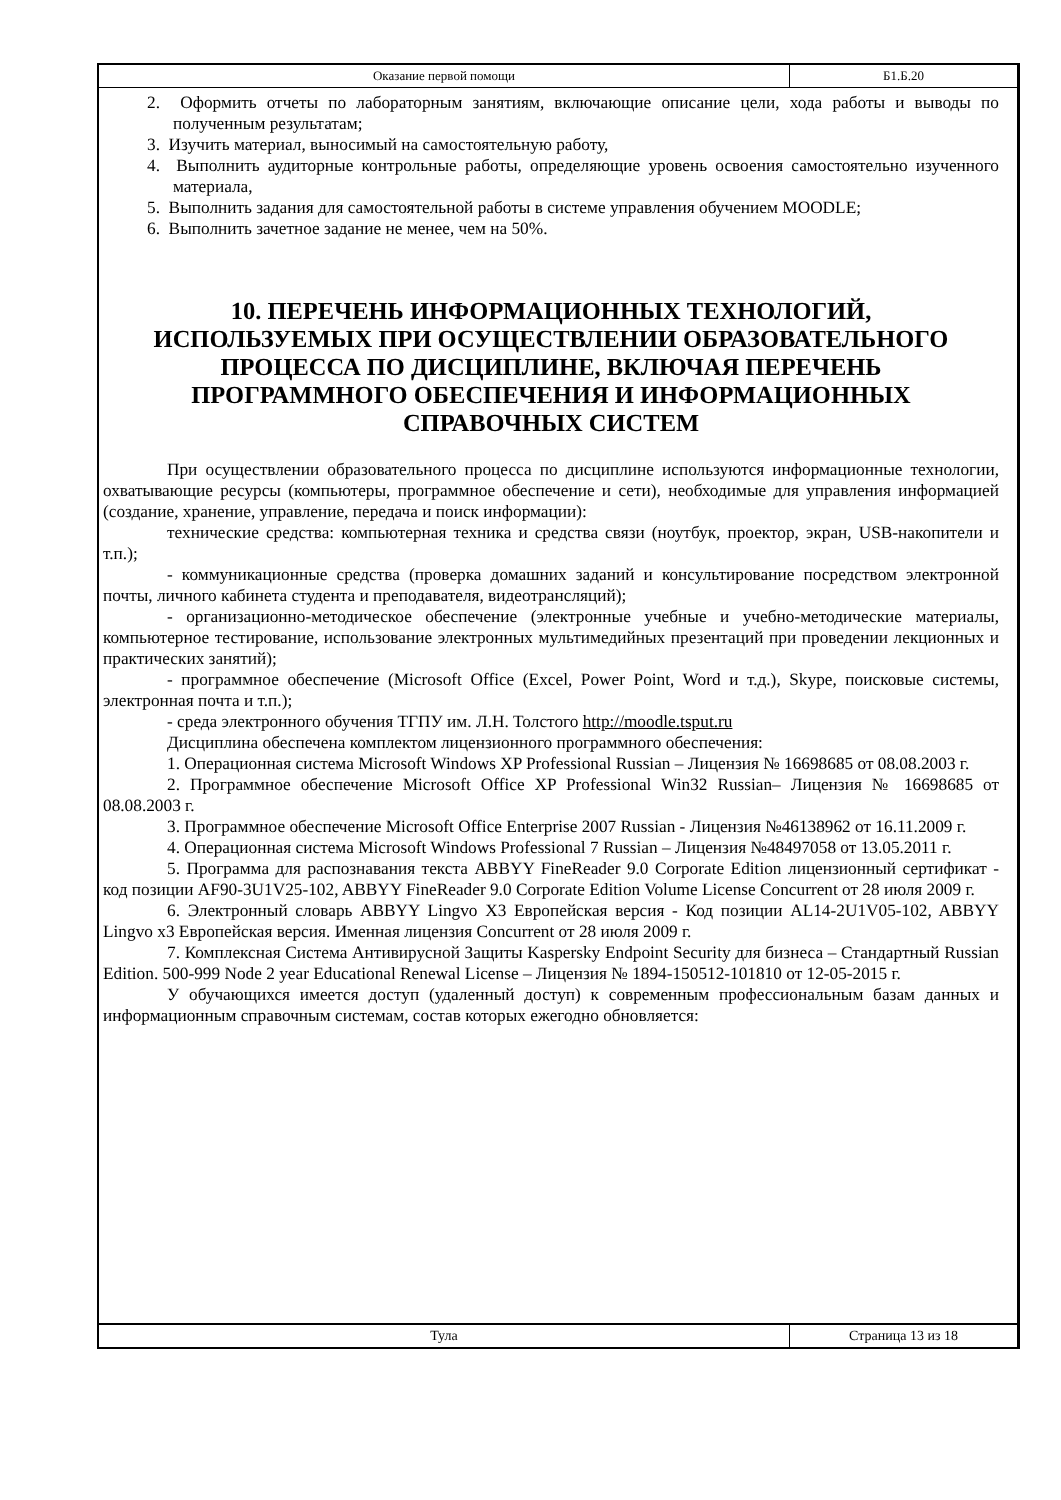Оказание первой помощи Б1.Б.20
2. Оформить отчеты по лабораторным занятиям, включающие описание цели, хода работы и выводы по полученным результатам;
3. Изучить материал, выносимый на самостоятельную работу,
4. Выполнить аудиторные контрольные работы, определяющие уровень освоения самостоятельно изученного материала,
5. Выполнить задания для самостоятельной работы в системе управления обучением MOODLE;
6. Выполнить зачетное задание не менее, чем на 50%.
10. ПЕРЕЧЕНЬ ИНФОРМАЦИОННЫХ ТЕХНОЛОГИЙ, ИСПОЛЬЗУЕМЫХ ПРИ ОСУЩЕСТВЛЕНИИ ОБРАЗОВАТЕЛЬНОГО ПРОЦЕССА ПО ДИСЦИПЛИНЕ, ВКЛЮЧАЯ ПЕРЕЧЕНЬ ПРОГРАММНОГО ОБЕСПЕЧЕНИЯ И ИНФОРМАЦИОННЫХ СПРАВОЧНЫХ СИСТЕМ
При осуществлении образовательного процесса по дисциплине используются информационные технологии, охватывающие ресурсы (компьютеры, программное обеспечение и сети), необходимые для управления информацией (создание, хранение, управление, передача и поиск информации):
технические средства: компьютерная техника и средства связи (ноутбук, проектор, экран, USB-накопители и т.п.);
- коммуникационные средства (проверка домашних заданий и консультирование посредством электронной почты, личного кабинета студента и преподавателя, видеотрансляций);
- организационно-методическое обеспечение (электронные учебные и учебно-методические материалы, компьютерное тестирование, использование электронных мультимедийных презентаций при проведении лекционных и практических занятий);
- программное обеспечение (Microsoft Office (Excel, Power Point, Word и т.д.), Skype, поисковые системы, электронная почта и т.п.);
- среда электронного обучения ТГПУ им. Л.Н. Толстого http://moodle.tsput.ru
Дисциплина обеспечена комплектом лицензионного программного обеспечения:
1. Операционная система Microsoft Windows XP Professional Russian – Лицензия № 16698685 от 08.08.2003 г.
2. Программное обеспечение Microsoft Office XP Professional Win32 Russian– Лицензия № 16698685 от 08.08.2003 г.
3. Программное обеспечение Microsoft Office Enterprise 2007 Russian - Лицензия №46138962 от 16.11.2009 г.
4. Операционная система Microsoft Windows Professional 7 Russian – Лицензия №48497058 от 13.05.2011 г.
5. Программа для распознавания текста ABBYY FineReader 9.0 Corporate Edition лицензионный сертификат - код позиции AF90-3U1V25-102, ABBYY FineReader 9.0 Corporate Edition Volume License Concurrent от 28 июля 2009 г.
6. Электронный словарь ABBYY Lingvo X3 Европейская версия - Код позиции AL14-2U1V05-102, ABBYY Lingvo x3 Европейская версия. Именная лицензия Concurrent от 28 июля 2009 г.
7. Комплексная Система Антивирусной Защиты Kaspersky Endpoint Security для бизнеса – Стандартный Russian Edition. 500-999 Node 2 year Educational Renewal License – Лицензия № 1894-150512-101810 от 12-05-2015 г.
У обучающихся имеется доступ (удаленный доступ) к современным профессиональным базам данных и информационным справочным системам, состав которых ежегодно обновляется:
Тула Страница 13 из 18